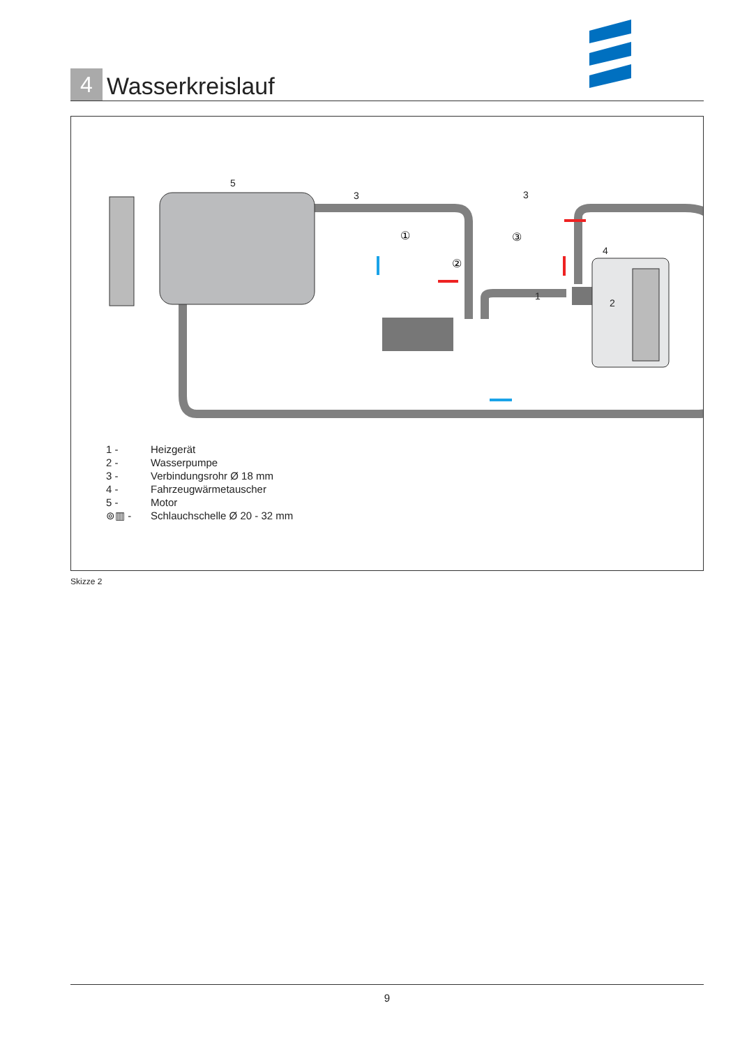4
Wasserkreislauf
5
3
3
4
1
2
①
②
③
1 - Heizgerät
2 - Wasserpumpe
3 - Verbindungsrohr Ø 18 mm
4 - Fahrzeugwärmetauscher
5 - Motor
⊚▥ - Schlauchschelle Ø 20 - 32 mm
Skizze 2
9